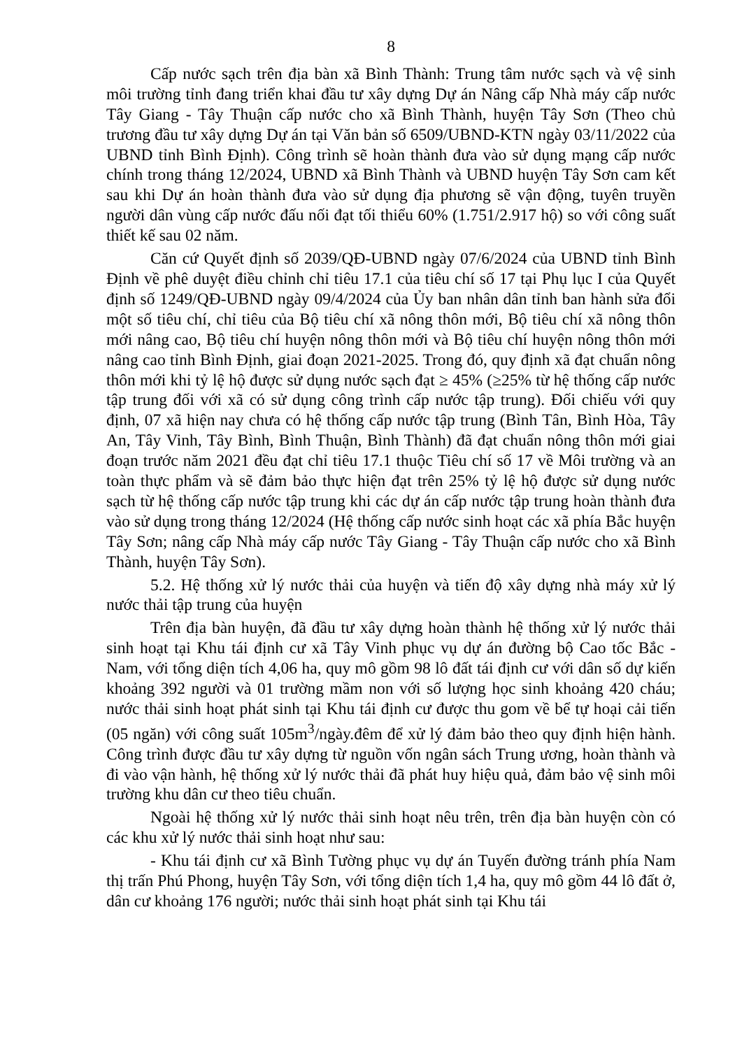8
Cấp nước sạch trên địa bàn xã Bình Thành: Trung tâm nước sạch và vệ sinh môi trường tỉnh đang triển khai đầu tư xây dựng Dự án Nâng cấp Nhà máy cấp nước Tây Giang - Tây Thuận cấp nước cho xã Bình Thành, huyện Tây Sơn (Theo chủ trương đầu tư xây dựng Dự án tại Văn bản số 6509/UBND-KTN ngày 03/11/2022 của UBND tỉnh Bình Định). Công trình sẽ hoàn thành đưa vào sử dụng mạng cấp nước chính trong tháng 12/2024, UBND xã Bình Thành và UBND huyện Tây Sơn cam kết sau khi Dự án hoàn thành đưa vào sử dụng địa phương sẽ vận động, tuyên truyền người dân vùng cấp nước đấu nối đạt tối thiểu 60% (1.751/2.917 hộ) so với công suất thiết kế sau 02 năm.
Căn cứ Quyết định số 2039/QĐ-UBND ngày 07/6/2024 của UBND tỉnh Bình Định về phê duyệt điều chỉnh chỉ tiêu 17.1 của tiêu chí số 17 tại Phụ lục I của Quyết định số 1249/QĐ-UBND ngày 09/4/2024 của Ủy ban nhân dân tỉnh ban hành sửa đổi một số tiêu chí, chỉ tiêu của Bộ tiêu chí xã nông thôn mới, Bộ tiêu chí xã nông thôn mới nâng cao, Bộ tiêu chí huyện nông thôn mới và Bộ tiêu chí huyện nông thôn mới nâng cao tỉnh Bình Định, giai đoạn 2021-2025. Trong đó, quy định xã đạt chuẩn nông thôn mới khi tỷ lệ hộ được sử dụng nước sạch đạt ≥ 45% (≥25% từ hệ thống cấp nước tập trung đối với xã có sử dụng công trình cấp nước tập trung). Đối chiếu với quy định, 07 xã hiện nay chưa có hệ thống cấp nước tập trung (Bình Tân, Bình Hòa, Tây An, Tây Vinh, Tây Bình, Bình Thuận, Bình Thành) đã đạt chuẩn nông thôn mới giai đoạn trước năm 2021 đều đạt chỉ tiêu 17.1 thuộc Tiêu chí số 17 về Môi trường và an toàn thực phẩm và sẽ đảm bảo thực hiện đạt trên 25% tỷ lệ hộ được sử dụng nước sạch từ hệ thống cấp nước tập trung khi các dự án cấp nước tập trung hoàn thành đưa vào sử dụng trong tháng 12/2024 (Hệ thống cấp nước sinh hoạt các xã phía Bắc huyện Tây Sơn; nâng cấp Nhà máy cấp nước Tây Giang - Tây Thuận cấp nước cho xã Bình Thành, huyện Tây Sơn).
5.2. Hệ thống xử lý nước thải của huyện và tiến độ xây dựng nhà máy xử lý nước thải tập trung của huyện
Trên địa bàn huyện, đã đầu tư xây dựng hoàn thành hệ thống xử lý nước thải sinh hoạt tại Khu tái định cư xã Tây Vinh phục vụ dự án đường bộ Cao tốc Bắc - Nam, với tổng diện tích 4,06 ha, quy mô gồm 98 lô đất tái định cư với dân số dự kiến khoảng 392 người và 01 trường mầm non với số lượng học sinh khoảng 420 cháu; nước thải sinh hoạt phát sinh tại Khu tái định cư được thu gom về bể tự hoại cải tiến (05 ngăn) với công suất 105m<sup>3</sup>/ngày.đêm để xử lý đảm bảo theo quy định hiện hành. Công trình được đầu tư xây dựng từ nguồn vốn ngân sách Trung ương, hoàn thành và đi vào vận hành, hệ thống xử lý nước thải đã phát huy hiệu quả, đảm bảo vệ sinh môi trường khu dân cư theo tiêu chuẩn.
Ngoài hệ thống xử lý nước thải sinh hoạt nêu trên, trên địa bàn huyện còn có các khu xử lý nước thải sinh hoạt như sau:
- Khu tái định cư xã Bình Tường phục vụ dự án Tuyến đường tránh phía Nam thị trấn Phú Phong, huyện Tây Sơn, với tổng diện tích 1,4 ha, quy mô gồm 44 lô đất ở, dân cư khoảng 176 người; nước thải sinh hoạt phát sinh tại Khu tái